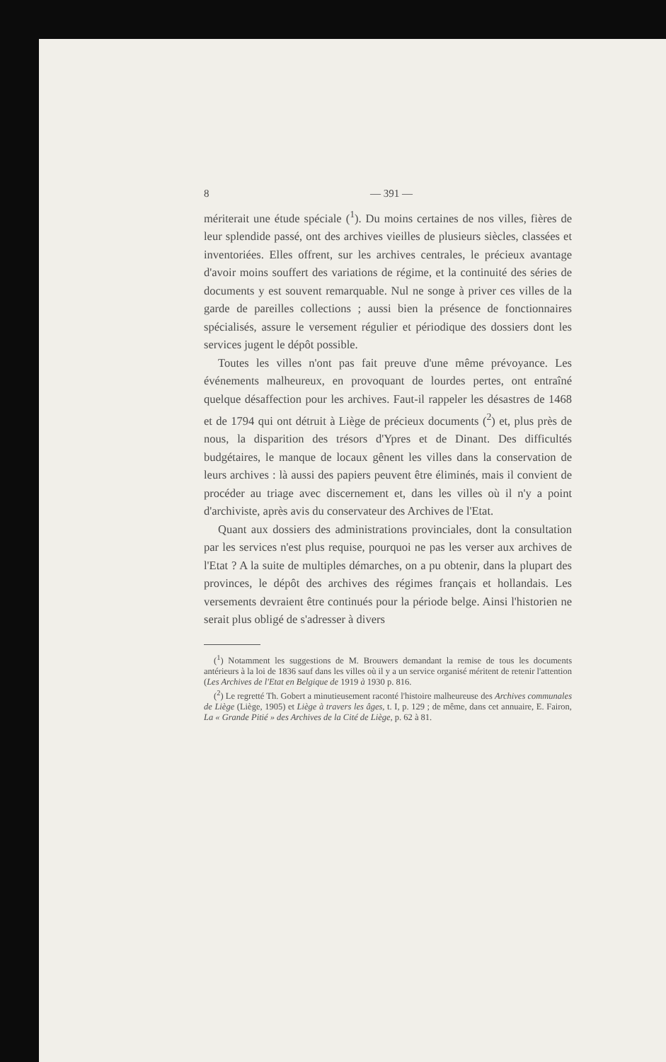8 — 391 —
mériterait une étude spéciale (<sup>1</sup>). Du moins certaines de nos villes, fières de leur splendide passé, ont des archives vieilles de plusieurs siècles, classées et inventoriées. Elles offrent, sur les archives centrales, le précieux avantage d'avoir moins souffert des variations de régime, et la continuité des séries de documents y est souvent remarquable. Nul ne songe à priver ces villes de la garde de pareilles collections ; aussi bien la présence de fonctionnaires spécialisés, assure le versement régulier et périodique des dossiers dont les services jugent le dépôt possible.
Toutes les villes n'ont pas fait preuve d'une même prévoyance. Les événements malheureux, en provoquant de lourdes pertes, ont entraîné quelque désaffection pour les archives. Faut-il rappeler les désastres de 1468 et de 1794 qui ont détruit à Liège de précieux documents (<sup>2</sup>) et, plus près de nous, la disparition des trésors d'Ypres et de Dinant. Des difficultés budgétaires, le manque de locaux gênent les villes dans la conservation de leurs archives : là aussi des papiers peuvent être éliminés, mais il convient de procéder au triage avec discernement et, dans les villes où il n'y a point d'archiviste, après avis du conservateur des Archives de l'Etat.
Quant aux dossiers des administrations provinciales, dont la consultation par les services n'est plus requise, pourquoi ne pas les verser aux archives de l'Etat ? A la suite de multiples démarches, on a pu obtenir, dans la plupart des provinces, le dépôt des archives des régimes français et hollandais. Les versements devraient être continués pour la période belge. Ainsi l'historien ne serait plus obligé de s'adresser à divers
(<sup>1</sup>) Notamment les suggestions de M. Brouwers demandant la remise de tous les documents antérieurs à la loi de 1836 sauf dans les villes où il y a un service organisé méritent de retenir l'attention (Les Archives de l'Etat en Belgique de 1919 à 1930 p. 816.
(<sup>2</sup>) Le regretté Th. Gobert a minutieusement raconté l'histoire malheureuse des Archives communales de Liège (Liège, 1905) et Liège à travers les âges, t. I, p. 129 ; de même, dans cet annuaire, E. Fairon, La « Grande Pitié » des Archives de la Cité de Liège, p. 62 à 81.